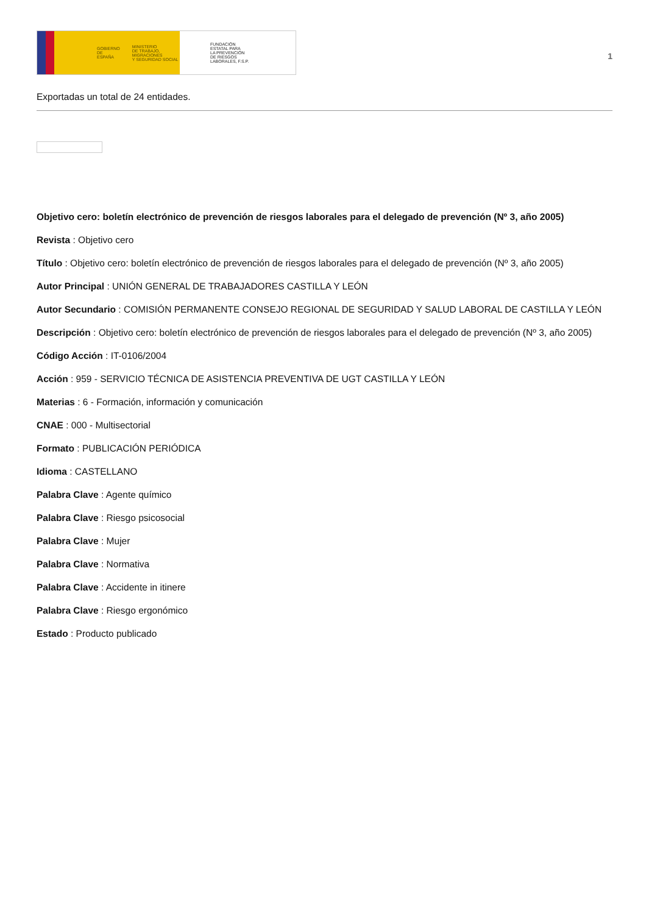GOBIERNO
DE ESPAÑA MINISTERIO
DE TRABAJO, MIGRACIONES
Y SEGURIDAD SOCIAL
FUNDACIÓN
ESTATAL PARA
LA PREVENCIÓN
DE RIESGOS
LABORALES, F.S.P.
1
Exportadas un total de 24 entidades.
Objetivo cero: boletín electrónico de prevención de riesgos laborales para el delegado de prevención (Nº 3, año 2005)
Revista : Objetivo cero
Título : Objetivo cero: boletín electrónico de prevención de riesgos laborales para el delegado de prevención (Nº 3, año 2005)
Autor Principal : UNIÓN GENERAL DE TRABAJADORES CASTILLA Y LEÓN
Autor Secundario : COMISIÓN PERMANENTE CONSEJO REGIONAL DE SEGURIDAD Y SALUD LABORAL DE CASTILLA Y LEÓN
Descripción : Objetivo cero: boletín electrónico de prevención de riesgos laborales para el delegado de prevención (Nº 3, año 2005)
Código Acción : IT-0106/2004
Acción : 959 - SERVICIO TÉCNICA DE ASISTENCIA PREVENTIVA DE UGT CASTILLA Y LEÓN
Materias : 6 - Formación, información y comunicación
CNAE : 000 - Multisectorial
Formato : PUBLICACIÓN PERIÓDICA
Idioma : CASTELLANO
Palabra Clave : Agente químico
Palabra Clave : Riesgo psicosocial
Palabra Clave : Mujer
Palabra Clave : Normativa
Palabra Clave : Accidente in itinere
Palabra Clave : Riesgo ergonómico
Estado : Producto publicado